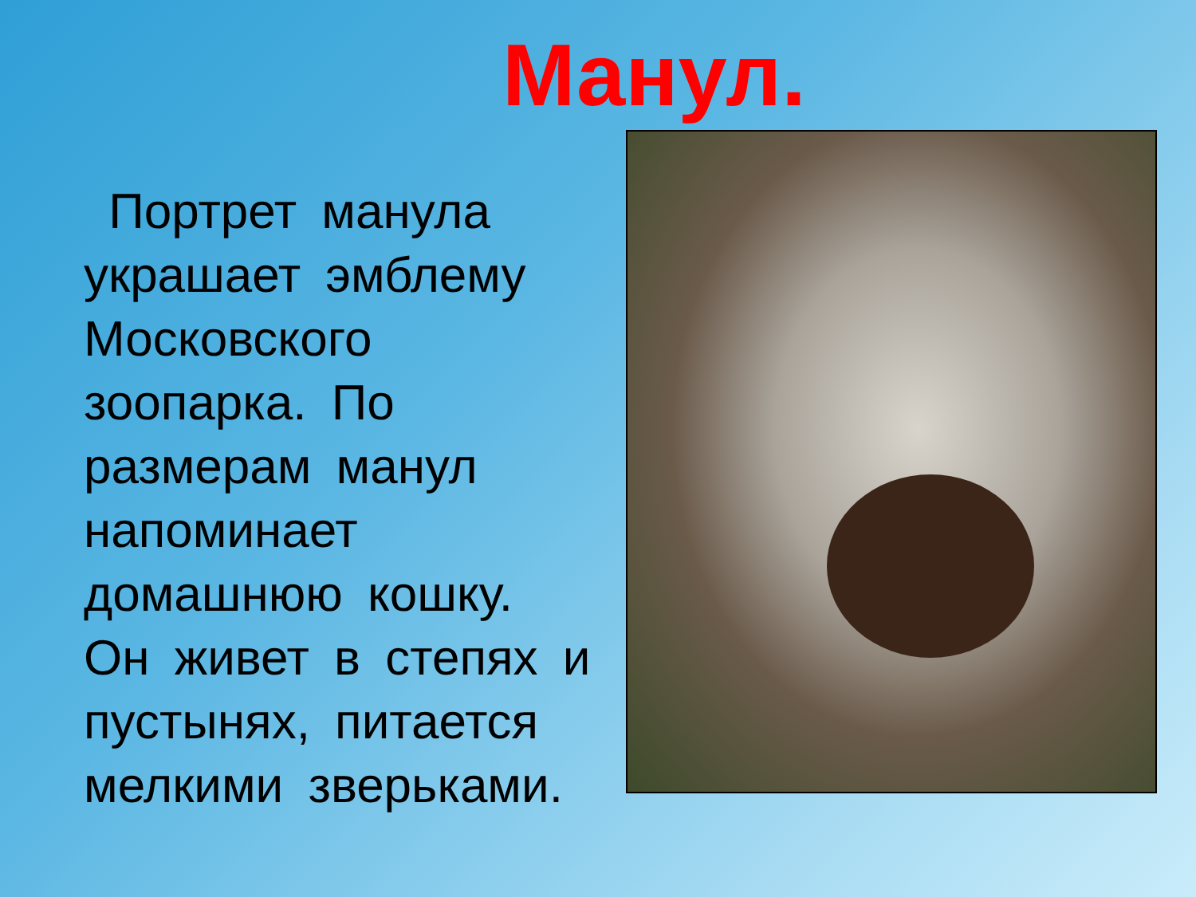Манул.
Портрет манула украшает эмблему Московского зоопарка. По размерам манул напоминает домашнюю кошку. Он живет в степях и пустынях, питается мелкими зверьками.